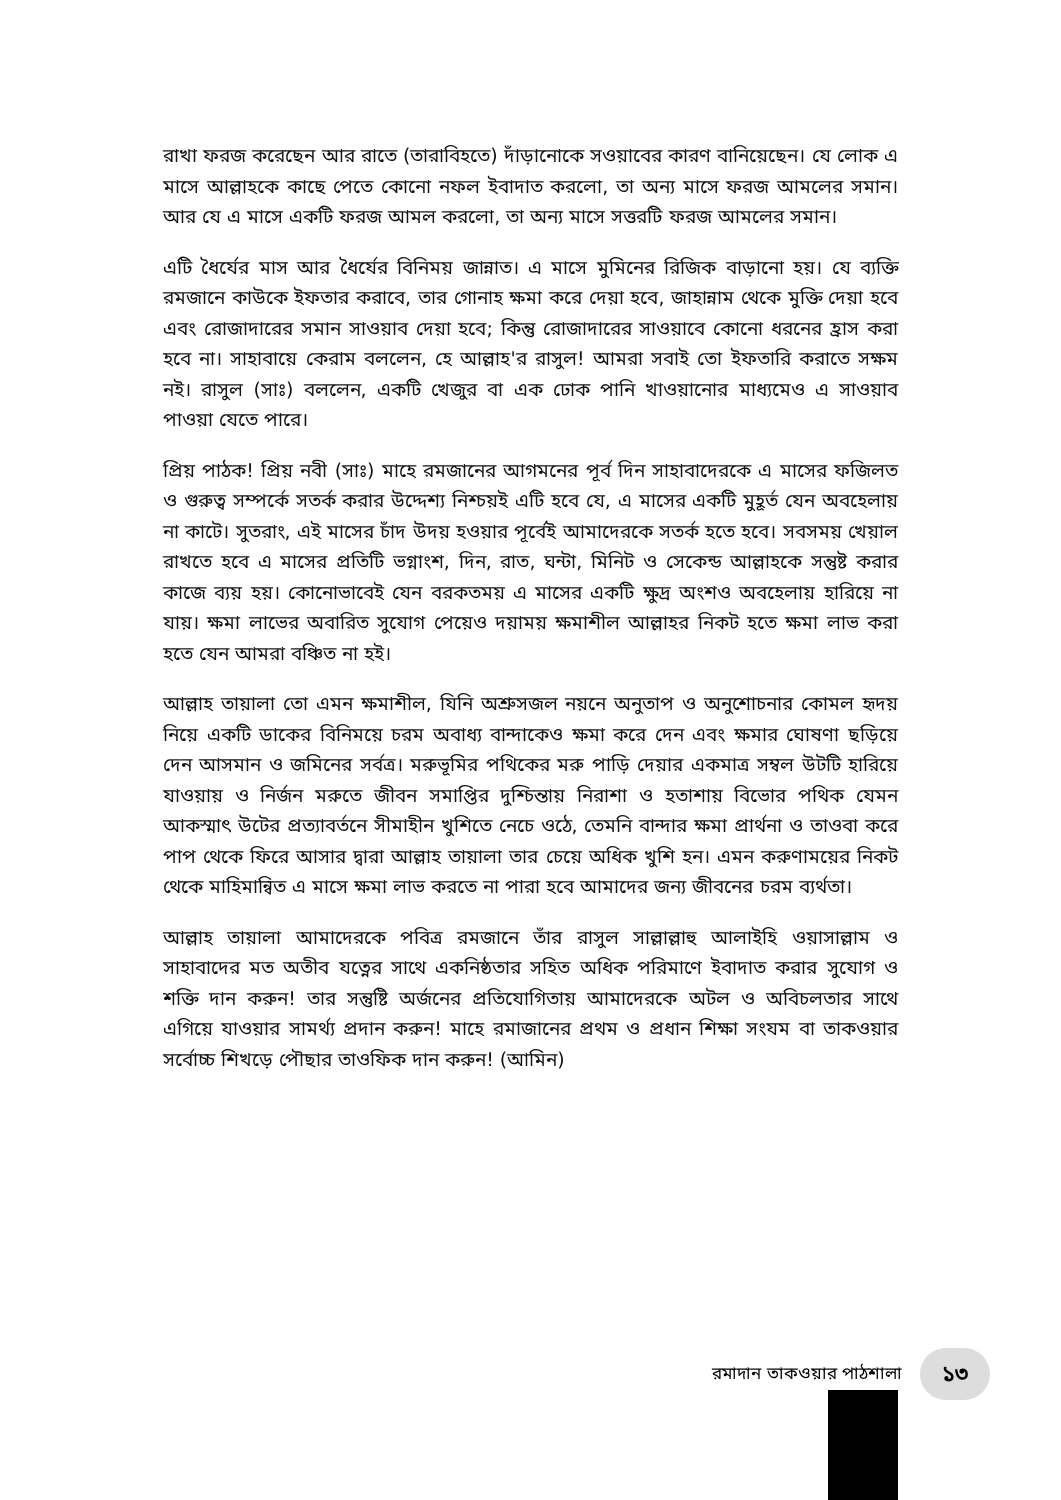রাখা ফরজ করেছেন আর রাতে (তারাবিহতে) দাঁড়ানোকে সওয়াবের কারণ বানিয়েছেন। যে লোক এ মাসে আল্লাহকে কাছে পেতে কোনো নফল ইবাদাত করলো, তা অন্য মাসে ফরজ আমলের সমান। আর যে এ মাসে একটি ফরজ আমল করলো, তা অন্য মাসে সত্তরটি ফরজ আমলের সমান।
এটি ধৈর্যের মাস আর ধৈর্যের বিনিময় জান্নাত। এ মাসে মুমিনের রিজিক বাড়ানো হয়। যে ব্যক্তি রমজানে কাউকে ইফতার করাবে, তার গোনাহ ক্ষমা করে দেয়া হবে, জাহান্নাম থেকে মুক্তি দেয়া হবে এবং রোজাদারের সমান সাওয়াব দেয়া হবে; কিন্তু রোজাদারের সাওয়াবে কোনো ধরনের হ্রাস করা হবে না। সাহাবায়ে কেরাম বললেন, হে আল্লাহ'র রাসুল! আমরা সবাই তো ইফতারি করাতে সক্ষম নই। রাসুল (সাঃ) বললেন, একটি খেজুর বা এক ঢোক পানি খাওয়ানোর মাধ্যমেও এ সাওয়াব পাওয়া যেতে পারে।
প্রিয় পাঠক! প্রিয় নবী (সাঃ) মাহে রমজানের আগমনের পূর্ব দিন সাহাবাদেরকে এ মাসের ফজিলত ও গুরুত্ব সম্পর্কে সতর্ক করার উদ্দেশ্য নিশ্চয়ই এটি হবে যে, এ মাসের একটি মুহূর্ত যেন অবহেলায় না কাটে। সুতরাং, এই মাসের চাঁদ উদয় হওয়ার পূর্বেই আমাদেরকে সতর্ক হতে হবে। সবসময় খেয়াল রাখতে হবে এ মাসের প্রতিটি ভগ্নাংশ, দিন, রাত, ঘন্টা, মিনিট ও সেকেন্ড আল্লাহকে সন্তুষ্ট করার কাজে ব্যয় হয়। কোনোভাবেই যেন বরকতময় এ মাসের একটি ক্ষুদ্র অংশও অবহেলায় হারিয়ে না যায়। ক্ষমা লাভের অবারিত সুযোগ পেয়েও দয়াময় ক্ষমাশীল আল্লাহর নিকট হতে ক্ষমা লাভ করা হতে যেন আমরা বঞ্চিত না হই।
আল্লাহ তায়ালা তো এমন ক্ষমাশীল, যিনি অশ্রুসজল নয়নে অনুতাপ ও অনুশোচনার কোমল হৃদয় নিয়ে একটি ডাকের বিনিময়ে চরম অবাধ্য বান্দাকেও ক্ষমা করে দেন এবং ক্ষমার ঘোষণা ছড়িয়ে দেন আসমান ও জমিনের সর্বত্র। মরুভূমির পথিকের মরু পাড়ি দেয়ার একমাত্র সম্বল উটটি হারিয়ে যাওয়ায় ও নির্জন মরুতে জীবন সমাপ্তির দুশ্চিন্তায় নিরাশা ও হতাশায় বিভোর পথিক যেমন আকস্মাৎ উটের প্রত্যাবর্তনে সীমাহীন খুশিতে নেচে ওঠে, তেমনি বান্দার ক্ষমা প্রার্থনা ও তাওবা করে পাপ থেকে ফিরে আসার দ্বারা আল্লাহ তায়ালা তার চেয়ে অধিক খুশি হন। এমন করুণাময়ের নিকট থেকে মাহিমান্বিত এ মাসে ক্ষমা লাভ করতে না পারা হবে আমাদের জন্য জীবনের চরম ব্যর্থতা।
আল্লাহ তায়ালা আমাদেরকে পবিত্র রমজানে তাঁর রাসুল সাল্লাল্লাহু আলাইহি ওয়াসাল্লাম ও সাহাবাদের মত অতীব যত্নের সাথে একনিষ্ঠতার সহিত অধিক পরিমাণে ইবাদাত করার সুযোগ ও শক্তি দান করুন! তার সন্তুষ্টি অর্জনের প্রতিযোগিতায় আমাদেরকে অটল ও অবিচলতার সাথে এগিয়ে যাওয়ার সামর্থ্য প্রদান করুন! মাহে রমাজানের প্রথম ও প্রধান শিক্ষা সংযম বা তাকওয়ার সর্বোচ্চ শিখড়ে পৌছার তাওফিক দান করুন! (আমিন)
রমাদান তাকওয়ার পাঠশালা
১৩